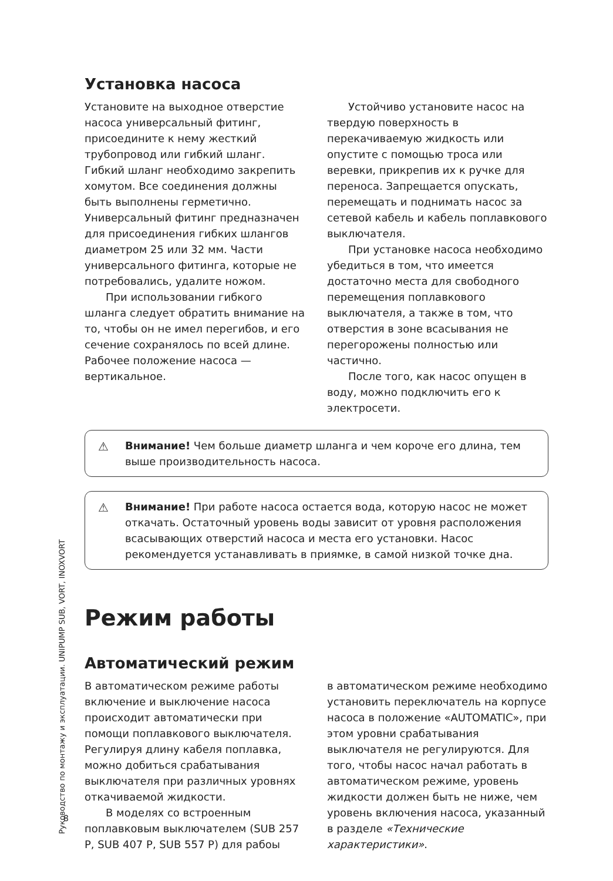Руководство по монтажу и эксплуатации. UNIPUMP SUB, VORT, INOXVORT
Установка насоса
Установите на выходное отверстие насоса универсальный фитинг, присоедините к нему жесткий трубопровод или гибкий шланг. Гибкий шланг необходимо закрепить хомутом. Все соединения должны быть выполнены герметично. Универсальный фитинг предназначен для присоединения гибких шлангов диаметром 25 или 32 мм. Части универсального фитинга, которые не потребовались, удалите ножом.
При использовании гибкого шланга следует обратить внимание на то, чтобы он не имел перегибов, и его сечение сохранялось по всей длине. Рабочее положение насоса — вертикальное.
Устойчиво установите насос на твердую поверхность в перекачиваемую жидкость или опустите с помощью троса или веревки, прикрепив их к ручке для переноса. Запрещается опускать, перемещать и поднимать насос за сетевой кабель и кабель поплавкового выключателя.
При установке насоса необходимо убедиться в том, что имеется достаточно места для свободного перемещения поплавкового выключателя, а также в том, что отверстия в зоне всасывания не перегорожены полностью или частично.
После того, как насос опущен в воду, можно подключить его к электросети.
Внимание! Чем больше диаметр шланга и чем короче его длина, тем выше производительность насоса.
Внимание! При работе насоса остается вода, которую насос не может откачать. Остаточный уровень воды зависит от уровня расположения всасывающих отверстий насоса и места его установки. Насос рекомендуется устанавливать в приямке, в самой низкой точке дна.
Режим работы
Автоматический режим
В автоматическом режиме работы включение и выключение насоса происходит автоматически при помощи поплавкового выключателя. Регулируя длину кабеля поплавка, можно добиться срабатывания выключателя при различных уровнях откачиваемой жидкости.
В моделях со встроенным поплавковым выключателем (SUB 257 P, SUB 407 P, SUB 557 P) для рабоы
в автоматическом режиме необходимо установить переключатель на корпусе насоса в положение «AUTOMATIC», при этом уровни срабатывания выключателя не регулируются. Для того, чтобы насос начал работать в автоматическом режиме, уровень жидкости должен быть не ниже, чем уровень включения насоса, указанный в разделе «Технические характеристики».
8